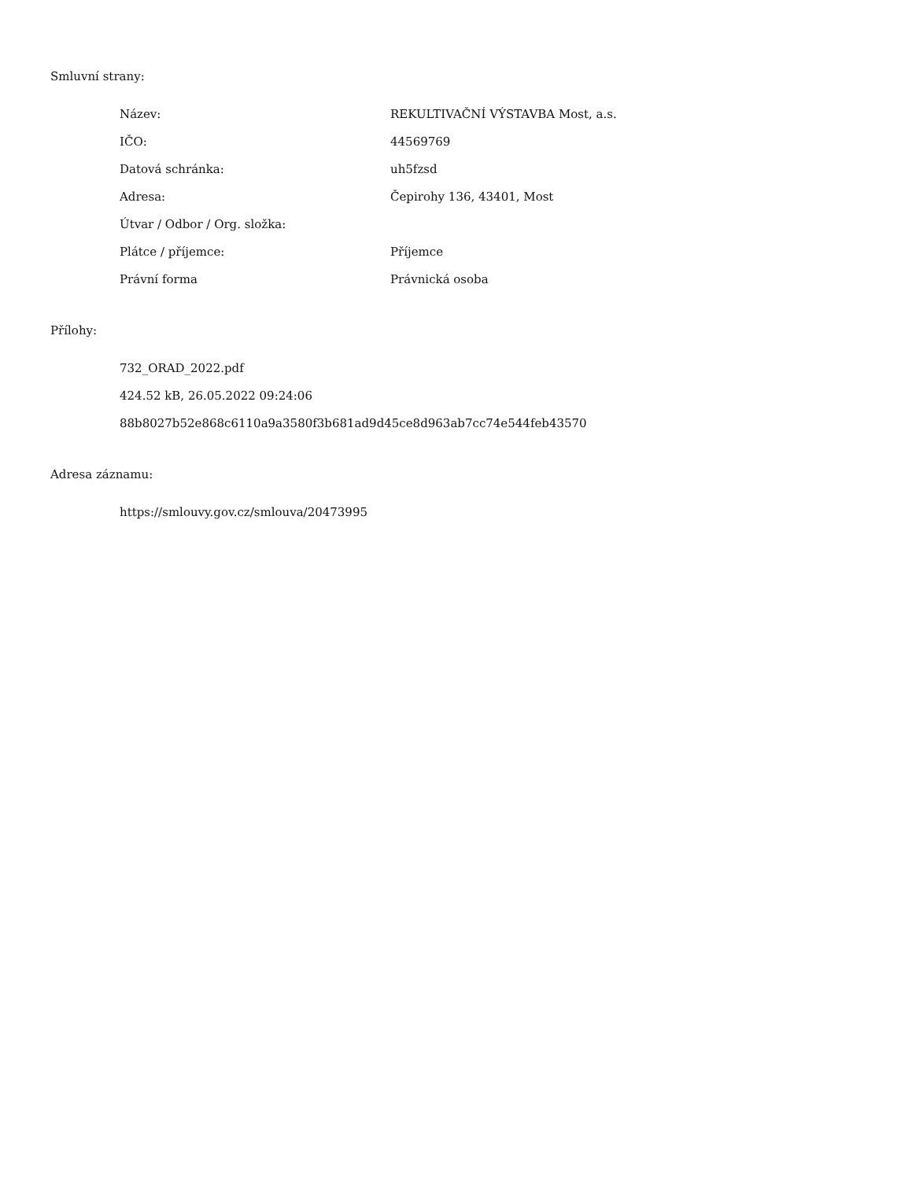Smluvní strany:
| Název: | REKULTIVAČNÍ VÝSTAVBA Most, a.s. |
| IČO: | 44569769 |
| Datová schránka: | uh5fzsd |
| Adresa: | Čepirohy 136, 43401, Most |
| Útvar / Odbor / Org. složka: | |
| Plátce / příjemce: | Příjemce |
| Právní forma | Právnická osoba |
Přílohy:
732_ORAD_2022.pdf
424.52 kB, 26.05.2022 09:24:06
88b8027b52e868c6110a9a3580f3b681ad9d45ce8d963ab7cc74e544feb43570
Adresa záznamu:
https://smlouvy.gov.cz/smlouva/20473995